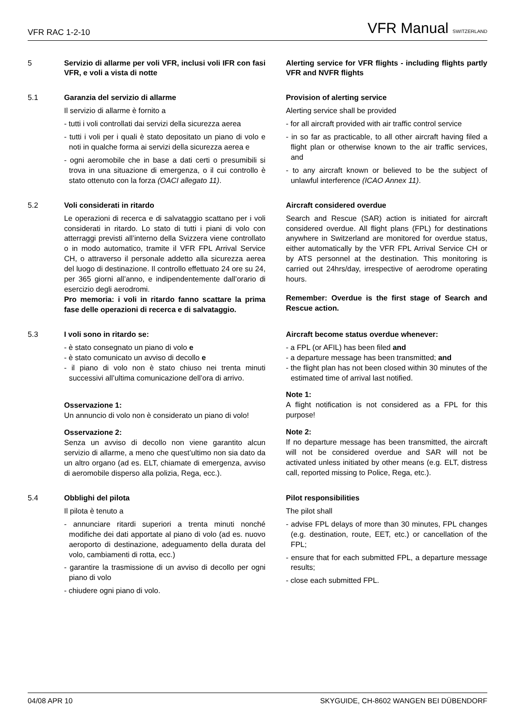VFR RAC 1-2-10 VFR Manual SWITZERLAND
5
Servizio di allarme per voli VFR, inclusi voli IFR con fasi VFR, e voli a vista di notte
Alerting service for VFR flights - including flights partly VFR and NVFR flights
5.1
Garanzia del servizio di allarme
Il servizio di allarme è fornito a
- tutti i voli controllati dai servizi della sicurezza aerea
- tutti i voli per i quali è stato depositato un piano di volo e noti in qualche forma ai servizi della sicurezza aerea e
- ogni aeromobile che in base a dati certi o presumibili si trova in una situazione di emergenza, o il cui controllo è stato ottenuto con la forza (OACI allegato 11).
Provision of alerting service
Alerting service shall be provided
- for all aircraft provided with air traffic control service
- in so far as practicable, to all other aircraft having filed a flight plan or otherwise known to the air traffic services, and
- to any aircraft known or believed to be the subject of unlawful interference (ICAO Annex 11).
5.2
Voli considerati in ritardo
Le operazioni di recerca e di salvataggio scattano per i voli considerati in ritardo. Lo stato di tutti i piani di volo con atterraggi previsti all’interno della Svizzera viene controllato o in modo automatico, tramite il VFR FPL Arrival Service CH, o attraverso il personale addetto alla sicurezza aerea del luogo di destinazione. Il controllo effettuato 24 ore su 24, per 365 giorni all’anno, e indipendentemente dall’orario di esercizio degli aerodromi.
Pro memoria: i voli in ritardo fanno scattare la prima fase delle operazioni di recerca e di salvataggio.
Aircraft considered overdue
Search and Rescue (SAR) action is initiated for aircraft considered overdue. All flight plans (FPL) for destinations anywhere in Switzerland are monitored for overdue status, either automatically by the VFR FPL Arrival Service CH or by ATS personnel at the destination. This monitoring is carried out 24hrs/day, irrespective of aerodrome operating hours.
Remember: Overdue is the first stage of Search and Rescue action.
5.3
I voli sono in ritardo se:
- è stato consegnato un piano di volo e
- è stato comunicato un avviso di decollo e
- il piano di volo non è stato chiuso nei trenta minuti successivi all’ultima comunicazione dell’ora di arrivo.
Osservazione 1:
Un annuncio di volo non è considerato un piano di volo!
Osservazione 2:
Senza un avviso di decollo non viene garantito alcun servizio di allarme, a meno che quest’ultimo non sia dato da un altro organo (ad es. ELT, chiamate di emergenza, avviso di aeromobile disperso alla polizia, Rega, ecc.).
Aircraft become status overdue whenever:
- a FPL (or AFIL) has been filed and
- a departure message has been transmitted; and
- the flight plan has not been closed within 30 minutes of the estimated time of arrival last notified.
Note 1:
A flight notification is not considered as a FPL for this purpose!
Note 2:
If no departure message has been transmitted, the aircraft will not be considered overdue and SAR will not be activated unless initiated by other means (e.g. ELT, distress call, reported missing to Police, Rega, etc.).
5.4
Obblighi del pilota
Il pilota è tenuto a
- annunciare ritardi superiori a trenta minuti nonché modifiche dei dati apportate al piano di volo (ad es. nuovo aeroporto di destinazione, adeguamento della durata del volo, cambiamenti di rotta, ecc.)
- garantire la trasmissione di un avviso di decollo per ogni piano di volo
- chiudere ogni piano di volo.
Pilot responsibilities
The pilot shall
- advise FPL delays of more than 30 minutes, FPL changes (e.g. destination, route, EET, etc.) or cancellation of the FPL;
- ensure that for each submitted FPL, a departure message results;
- close each submitted FPL.
04/08 APR 10 SKYGUIDE, CH-8602 WANGEN BEI DÜBENDORF